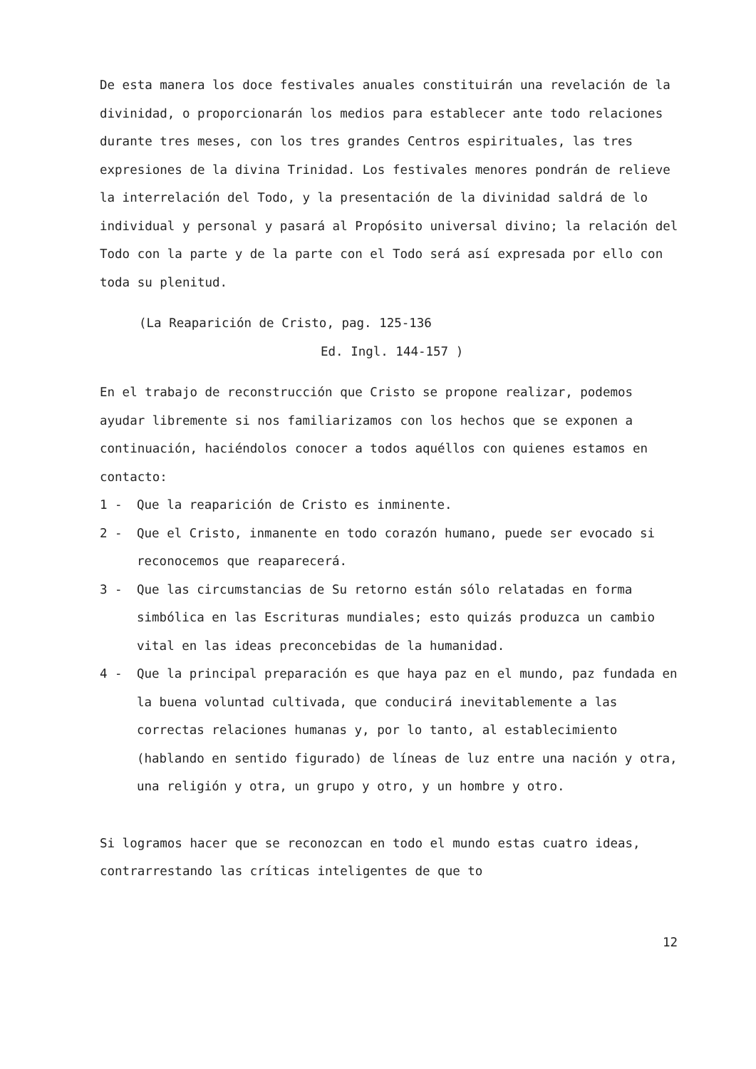De esta manera los doce festivales anuales constituirán una revelación de la divinidad, o proporcionarán los medios para establecer ante todo relaciones durante tres meses, con los tres grandes Centros espirituales, las tres expresiones de la divina Trinidad. Los festivales menores pondrán de relieve la interrelación del Todo, y la presentación de la divinidad saldrá de lo individual y personal y pasará al Propósito universal divino; la relación del Todo con la parte y de la parte con el Todo será así expresada por ello con toda su plenitud.
(La Reaparición de Cristo, pag. 125-136
Ed. Ingl. 144-157 )
En el trabajo de reconstrucción que Cristo se propone realizar, podemos ayudar libremente si nos familiarizamos con los hechos que se exponen a continuación, haciéndolos conocer a todos aquéllos con quienes estamos en contacto:
1 - Que la reaparición de Cristo es inminente.
2 - Que el Cristo, inmanente en todo corazón humano, puede ser evocado si reconocemos que reaparecerá.
3 - Que las circumstancias de Su retorno están sólo relatadas en forma simbólica en las Escrituras mundiales; esto quizás produzca un cambio vital en las ideas preconcebidas de la humanidad.
4 - Que la principal preparación es que haya paz en el mundo, paz fundada en la buena voluntad cultivada, que conducirá inevitablemente a las correctas relaciones humanas y, por lo tanto, al establecimiento (hablando en sentido figurado) de líneas de luz entre una nación y otra, una religión y otra, un grupo y otro, y un hombre y otro.
Si logramos hacer que se reconozcan en todo el mundo estas cuatro ideas, contrarrestando las críticas inteligentes de que to
12